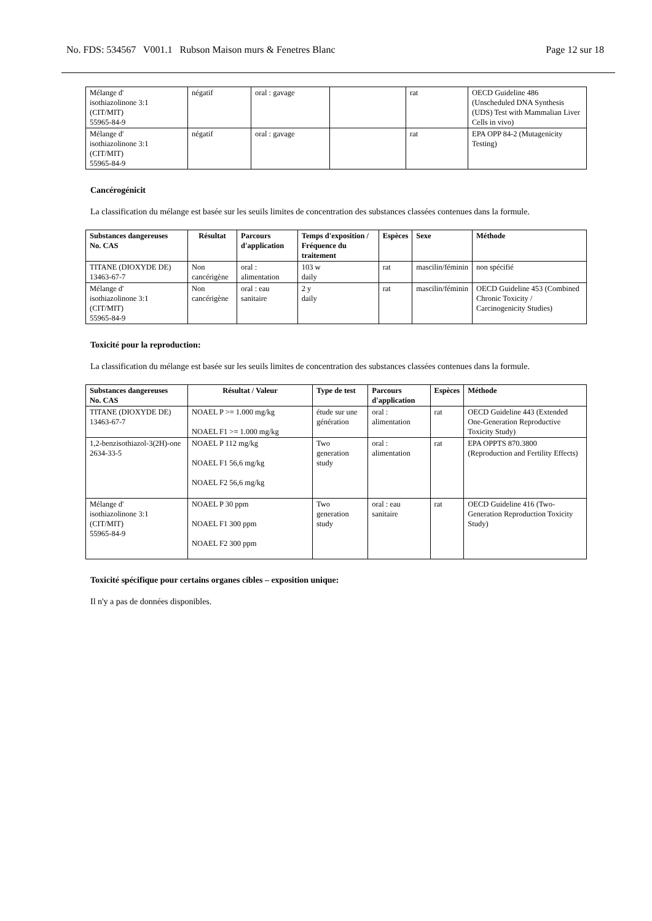No. FDS: 534567 V001.1 Rubson Maison murs & Fenetres Blanc Page 12 sur 18
| Mélange d' isothiazolinone 3:1 (CIT/MIT) 55965-84-9 | négatif | oral : gavage | | rat | OECD Guideline 486 (Unscheduled DNA Synthesis (UDS) Test with Mammalian Liver Cells in vivo) |
| Mélange d' isothiazolinone 3:1 (CIT/MIT) 55965-84-9 | négatif | oral : gavage | | rat | EPA OPP 84-2 (Mutagenicity Testing) |
Cancérogénicit
La classification du mélange est basée sur les seuils limites de concentration des substances classées contenues dans la formule.
| Substances dangereuses No. CAS | Résultat | Parcours d'application | Temps d'exposition / Fréquence du traitement | Espèces | Sexe | Méthode |
| --- | --- | --- | --- | --- | --- | --- |
| TITANE (DIOXYDE DE) 13463-67-7 | Non cancérigène | oral : alimentation | 103 w daily | rat | mascilin/féminin | non spécifié |
| Mélange d' isothiazolinone 3:1 (CIT/MIT) 55965-84-9 | Non cancérigène | oral : eau sanitaire | 2 y daily | rat | mascilin/féminin | OECD Guideline 453 (Combined Chronic Toxicity / Carcinogenicity Studies) |
Toxicité pour la reproduction:
La classification du mélange est basée sur les seuils limites de concentration des substances classées contenues dans la formule.
| Substances dangereuses No. CAS | Résultat / Valeur | Type de test | Parcours d'application | Espèces | Méthode |
| --- | --- | --- | --- | --- | --- |
| TITANE (DIOXYDE DE) 13463-67-7 | NOAEL P >= 1.000 mg/kg NOAEL F1 >= 1.000 mg/kg | étude sur une génération | oral : alimentation | rat | OECD Guideline 443 (Extended One-Generation Reproductive Toxicity Study) |
| 1,2-benzisothiazol-3(2H)-one 2634-33-5 | NOAEL P 112 mg/kg NOAEL F1 56,6 mg/kg NOAEL F2 56,6 mg/kg | Two generation study | oral : alimentation | rat | EPA OPPTS 870.3800 (Reproduction and Fertility Effects) |
| Mélange d' isothiazolinone 3:1 (CIT/MIT) 55965-84-9 | NOAEL P 30 ppm NOAEL F1 300 ppm NOAEL F2 300 ppm | Two generation study | oral : eau sanitaire | rat | OECD Guideline 416 (Two-Generation Reproduction Toxicity Study) |
Toxicité spécifique pour certains organes cibles – exposition unique:
Il n'y a pas de données disponibles.